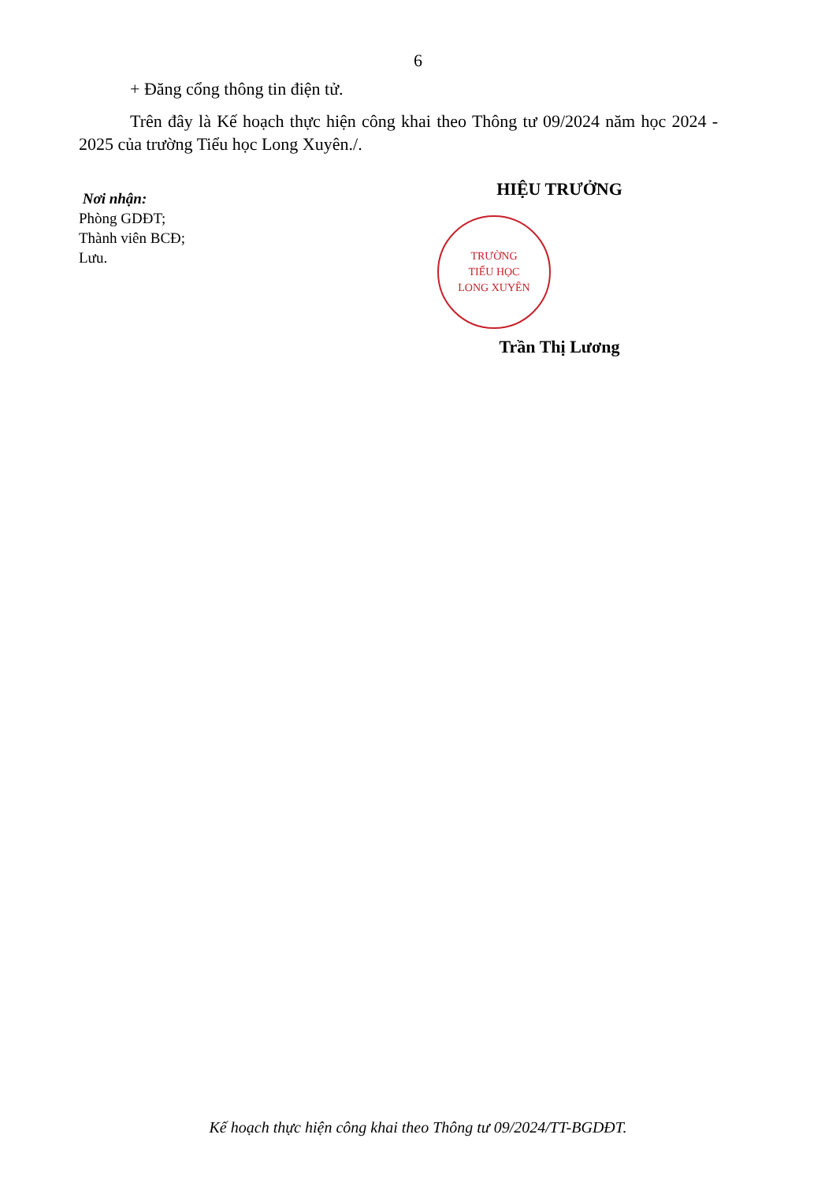6
+ Đăng cổng thông tin điện tử.
Trên đây là Kế hoạch thực hiện công khai theo Thông tư 09/2024 năm học 2024 - 2025 của trường Tiểu học Long Xuyên./.
Nơi nhận:
Phòng GDĐT;
Thành viên BCĐ;
Lưu.
HIỆU TRƯỞNG
TRƯỜNG
TIỂU HỌC
LONG XUYÊN
Trần Thị Lương
Kế hoạch thực hiện công khai theo Thông tư 09/2024/TT-BGDĐT.